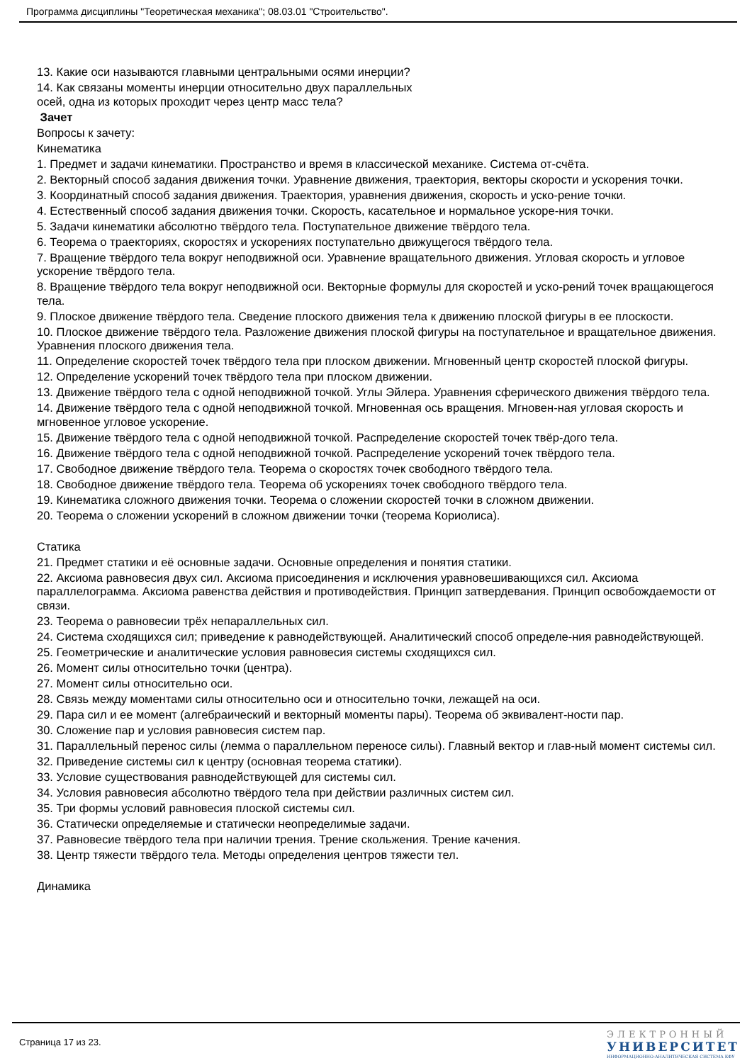Программа дисциплины "Теоретическая механика"; 08.03.01 "Строительство".
13. Какие оси называются главными центральными осями инерции?
14. Как связаны моменты инерции относительно двух параллельных
осей, одна из которых проходит через центр масс тела?
Зачет
Вопросы к зачету:
Кинематика
1. Предмет и задачи кинематики. Пространство и время в классической механике. Система от-счёта.
2. Векторный способ задания движения точки. Уравнение движения, траектория, векторы скорости и ускорения точки.
3. Координатный способ задания движения. Траектория, уравнения движения, скорость и уско-рение точки.
4. Естественный способ задания движения точки. Скорость, касательное и нормальное ускоре-ния точки.
5. Задачи кинематики абсолютно твёрдого тела. Поступательное движение твёрдого тела.
6. Теорема о траекториях, скоростях и ускорениях поступательно движущегося твёрдого тела.
7. Вращение твёрдого тела вокруг неподвижной оси. Уравнение вращательного движения. Угловая скорость и угловое ускорение твёрдого тела.
8. Вращение твёрдого тела вокруг неподвижной оси. Векторные формулы для скоростей и уско-рений точек вращающегося тела.
9. Плоское движение твёрдого тела. Сведение плоского движения тела к движению плоской фигуры в ее плоскости.
10. Плоское движение твёрдого тела. Разложение движения плоской фигуры на поступательное и вращательное движения. Уравнения плоского движения тела.
11. Определение скоростей точек твёрдого тела при плоском движении. Мгновенный центр скоростей плоской фигуры.
12. Определение ускорений точек твёрдого тела при плоском движении.
13. Движение твёрдого тела с одной неподвижной точкой. Углы Эйлера. Уравнения сферического движения твёрдого тела.
14. Движение твёрдого тела с одной неподвижной точкой. Мгновенная ось вращения. Мгновен-ная угловая скорость и мгновенное угловое ускорение.
15. Движение твёрдого тела с одной неподвижной точкой. Распределение скоростей точек твёр-дого тела.
16. Движение твёрдого тела с одной неподвижной точкой. Распределение ускорений точек твёрдого тела.
17. Свободное движение твёрдого тела. Теорема о скоростях точек свободного твёрдого тела.
18. Свободное движение твёрдого тела. Теорема об ускорениях точек свободного твёрдого тела.
19. Кинематика сложного движения точки. Теорема о сложении скоростей точки в сложном движении.
20. Теорема о сложении ускорений в сложном движении точки (теорема Кориолиса).
Статика
21. Предмет статики и её основные задачи. Основные определения и понятия статики.
22. Аксиома равновесия двух сил. Аксиома присоединения и исключения уравновешивающихся сил. Аксиома параллелограмма. Аксиома равенства действия и противодействия. Принцип затвердевания. Принцип освобождаемости от связи.
23. Теорема о равновесии трёх непараллельных сил.
24. Система сходящихся сил; приведение к равнодействующей. Аналитический способ определе-ния равнодействующей.
25. Геометрические и аналитические условия равновесия системы сходящихся сил.
26. Момент силы относительно точки (центра).
27. Момент силы относительно оси.
28. Связь между моментами силы относительно оси и относительно точки, лежащей на оси.
29. Пара сил и ее момент (алгебраический и векторный моменты пары). Теорема об эквивалент-ности пар.
30. Сложение пар и условия равновесия систем пар.
31. Параллельный перенос силы (лемма о параллельном переносе силы). Главный вектор и глав-ный момент системы сил.
32. Приведение системы сил к центру (основная теорема статики).
33. Условие существования равнодействующей для системы сил.
34. Условия равновесия абсолютно твёрдого тела при действии различных систем сил.
35. Три формы условий равновесия плоской системы сил.
36. Статически определяемые и статически неопределимые задачи.
37. Равновесие твёрдого тела при наличии трения. Трение скольжения. Трение качения.
38. Центр тяжести твёрдого тела. Методы определения центров тяжести тел.
Динамика
Страница 17 из 23.
ЭЛЕКТРОННЫЙ
УНИВЕРСИТЕТ
ИНФОРМАЦИОННО-АНАЛИТИЧЕСКАЯ СИСТЕМА КФУ